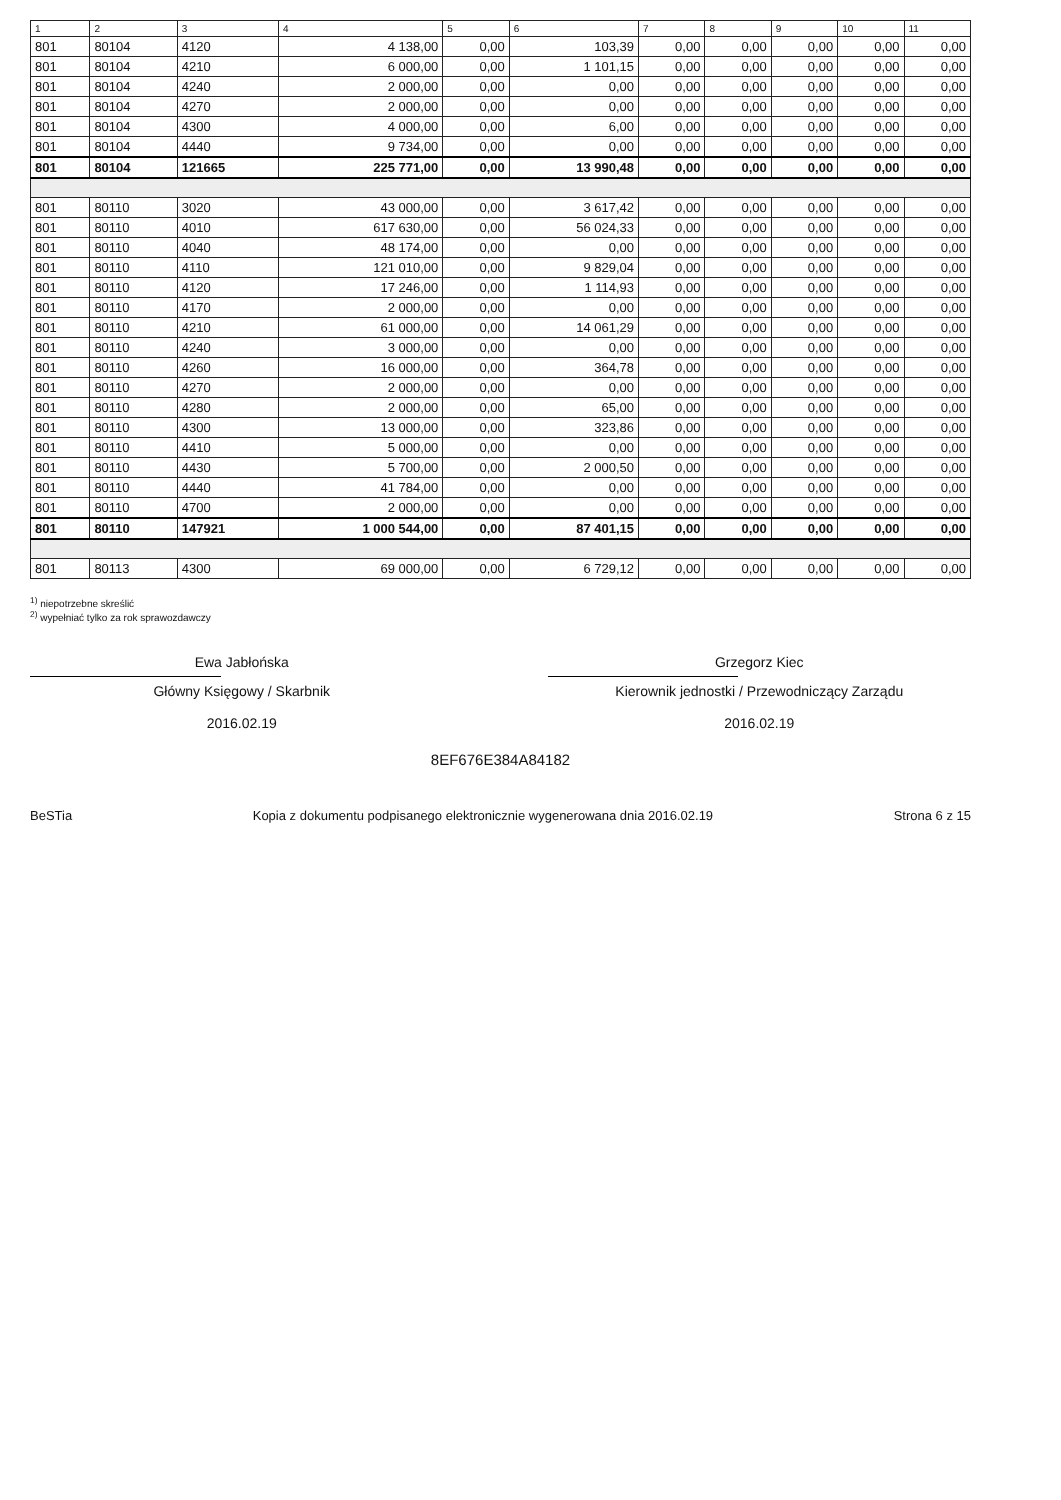| 1 | 2 | 3 | 4 | 5 | 6 | 7 | 8 | 9 | 10 | 11 |
| --- | --- | --- | --- | --- | --- | --- | --- | --- | --- | --- |
| 801 | 80104 | 4120 | 4 138,00 | 0,00 | 103,39 | 0,00 | 0,00 | 0,00 | 0,00 | 0,00 |
| 801 | 80104 | 4210 | 6 000,00 | 0,00 | 1 101,15 | 0,00 | 0,00 | 0,00 | 0,00 | 0,00 |
| 801 | 80104 | 4240 | 2 000,00 | 0,00 | 0,00 | 0,00 | 0,00 | 0,00 | 0,00 | 0,00 |
| 801 | 80104 | 4270 | 2 000,00 | 0,00 | 0,00 | 0,00 | 0,00 | 0,00 | 0,00 | 0,00 |
| 801 | 80104 | 4300 | 4 000,00 | 0,00 | 6,00 | 0,00 | 0,00 | 0,00 | 0,00 | 0,00 |
| 801 | 80104 | 4440 | 9 734,00 | 0,00 | 0,00 | 0,00 | 0,00 | 0,00 | 0,00 | 0,00 |
| 801 | 80104 | 121665 | 225 771,00 | 0,00 | 13 990,48 | 0,00 | 0,00 | 0,00 | 0,00 | 0,00 |
| 801 | 80110 | 3020 | 43 000,00 | 0,00 | 3 617,42 | 0,00 | 0,00 | 0,00 | 0,00 | 0,00 |
| 801 | 80110 | 4010 | 617 630,00 | 0,00 | 56 024,33 | 0,00 | 0,00 | 0,00 | 0,00 | 0,00 |
| 801 | 80110 | 4040 | 48 174,00 | 0,00 | 0,00 | 0,00 | 0,00 | 0,00 | 0,00 | 0,00 |
| 801 | 80110 | 4110 | 121 010,00 | 0,00 | 9 829,04 | 0,00 | 0,00 | 0,00 | 0,00 | 0,00 |
| 801 | 80110 | 4120 | 17 246,00 | 0,00 | 1 114,93 | 0,00 | 0,00 | 0,00 | 0,00 | 0,00 |
| 801 | 80110 | 4170 | 2 000,00 | 0,00 | 0,00 | 0,00 | 0,00 | 0,00 | 0,00 | 0,00 |
| 801 | 80110 | 4210 | 61 000,00 | 0,00 | 14 061,29 | 0,00 | 0,00 | 0,00 | 0,00 | 0,00 |
| 801 | 80110 | 4240 | 3 000,00 | 0,00 | 0,00 | 0,00 | 0,00 | 0,00 | 0,00 | 0,00 |
| 801 | 80110 | 4260 | 16 000,00 | 0,00 | 364,78 | 0,00 | 0,00 | 0,00 | 0,00 | 0,00 |
| 801 | 80110 | 4270 | 2 000,00 | 0,00 | 0,00 | 0,00 | 0,00 | 0,00 | 0,00 | 0,00 |
| 801 | 80110 | 4280 | 2 000,00 | 0,00 | 65,00 | 0,00 | 0,00 | 0,00 | 0,00 | 0,00 |
| 801 | 80110 | 4300 | 13 000,00 | 0,00 | 323,86 | 0,00 | 0,00 | 0,00 | 0,00 | 0,00 |
| 801 | 80110 | 4410 | 5 000,00 | 0,00 | 0,00 | 0,00 | 0,00 | 0,00 | 0,00 | 0,00 |
| 801 | 80110 | 4430 | 5 700,00 | 0,00 | 2 000,50 | 0,00 | 0,00 | 0,00 | 0,00 | 0,00 |
| 801 | 80110 | 4440 | 41 784,00 | 0,00 | 0,00 | 0,00 | 0,00 | 0,00 | 0,00 | 0,00 |
| 801 | 80110 | 4700 | 2 000,00 | 0,00 | 0,00 | 0,00 | 0,00 | 0,00 | 0,00 | 0,00 |
| 801 | 80110 | 147921 | 1 000 544,00 | 0,00 | 87 401,15 | 0,00 | 0,00 | 0,00 | 0,00 | 0,00 |
| 801 | 80113 | 4300 | 69 000,00 | 0,00 | 6 729,12 | 0,00 | 0,00 | 0,00 | 0,00 | 0,00 |
<sup>1)</sup> niepotrzebne skreślić
<sup>2)</sup> wypełniać tylko za rok sprawozdawczy
Ewa Jabłońska
Główny Księgowy / Skarbnik
2016.02.19
Grzegorz Kiec
Kierownik jednostki / Przewodniczący Zarządu
2016.02.19
8EF676E384A84182
BeSTia Kopia z dokumentu podpisanego elektronicznie wygenerowana dnia 2016.02.19 Strona 6 z 15